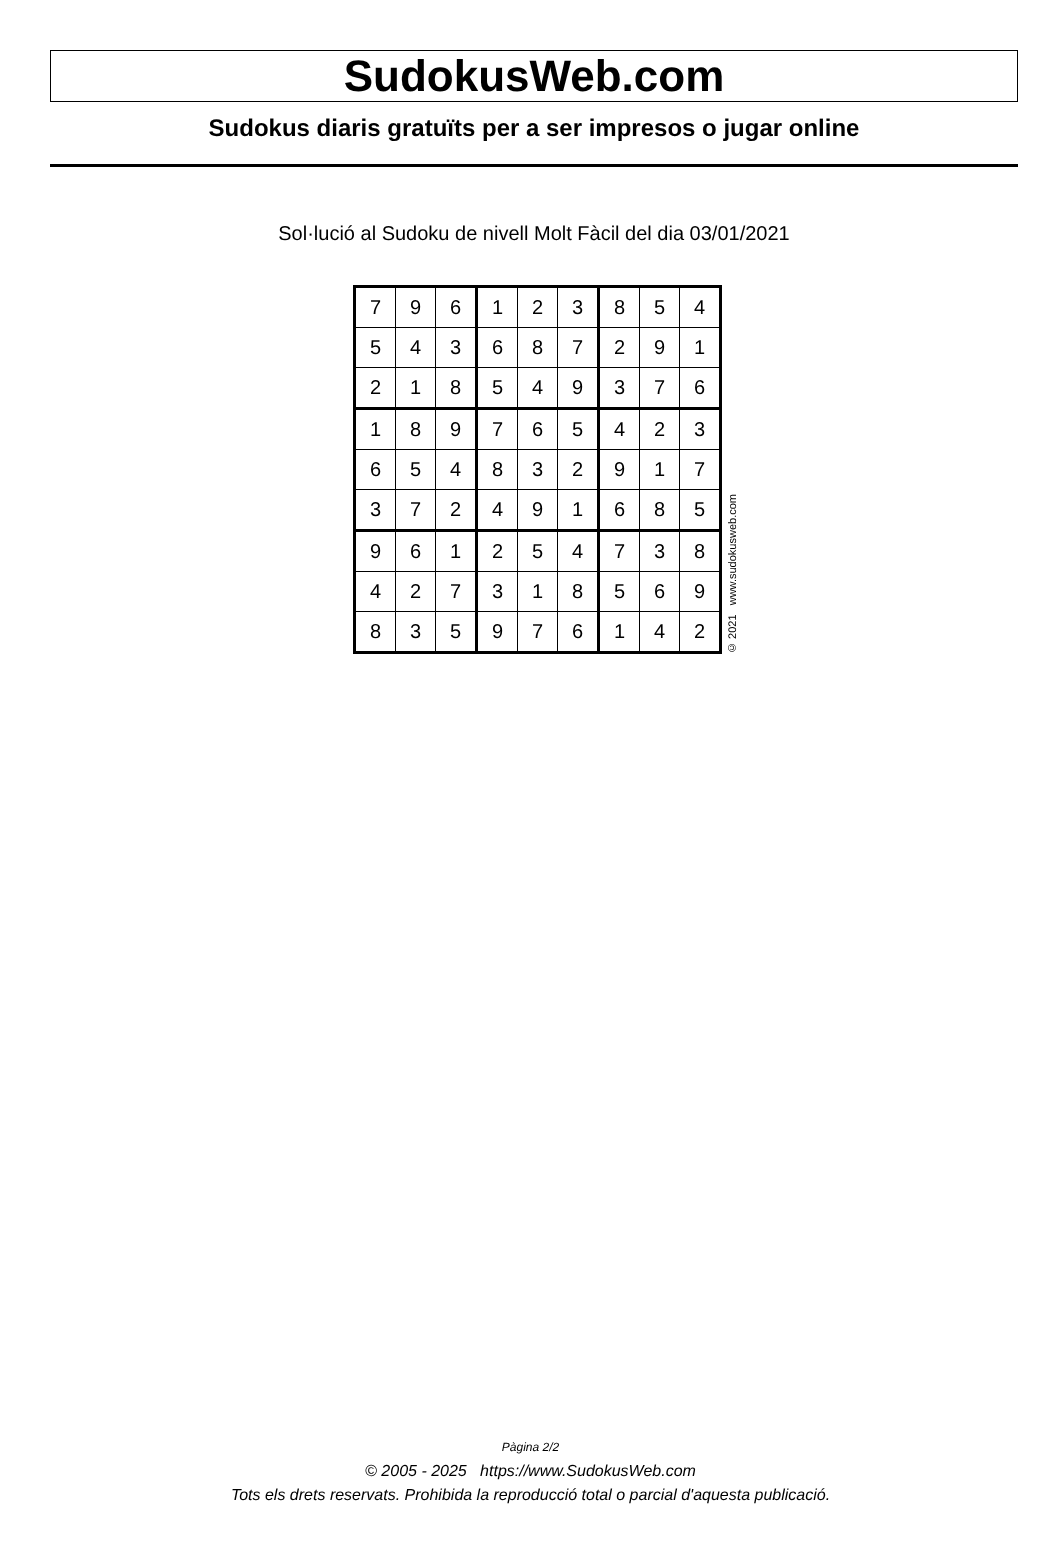SudokusWeb.com
Sudokus diaris gratuïts per a ser impresos o jugar online
Sol·lució al Sudoku de nivell Molt Fàcil del dia 03/01/2021
| 7 | 9 | 6 | 1 | 2 | 3 | 8 | 5 | 4 |
| 5 | 4 | 3 | 6 | 8 | 7 | 2 | 9 | 1 |
| 2 | 1 | 8 | 5 | 4 | 9 | 3 | 7 | 6 |
| 1 | 8 | 9 | 7 | 6 | 5 | 4 | 2 | 3 |
| 6 | 5 | 4 | 8 | 3 | 2 | 9 | 1 | 7 |
| 3 | 7 | 2 | 4 | 9 | 1 | 6 | 8 | 5 |
| 9 | 6 | 1 | 2 | 5 | 4 | 7 | 3 | 8 |
| 4 | 2 | 7 | 3 | 1 | 8 | 5 | 6 | 9 |
| 8 | 3 | 5 | 9 | 7 | 6 | 1 | 4 | 2 |
© 2021 www.sudokusweb.com
Pàgina 2/2
© 2005 - 2025 https://www.SudokusWeb.com
Tots els drets reservats. Prohibida la reproducció total o parcial d'aquesta publicació.